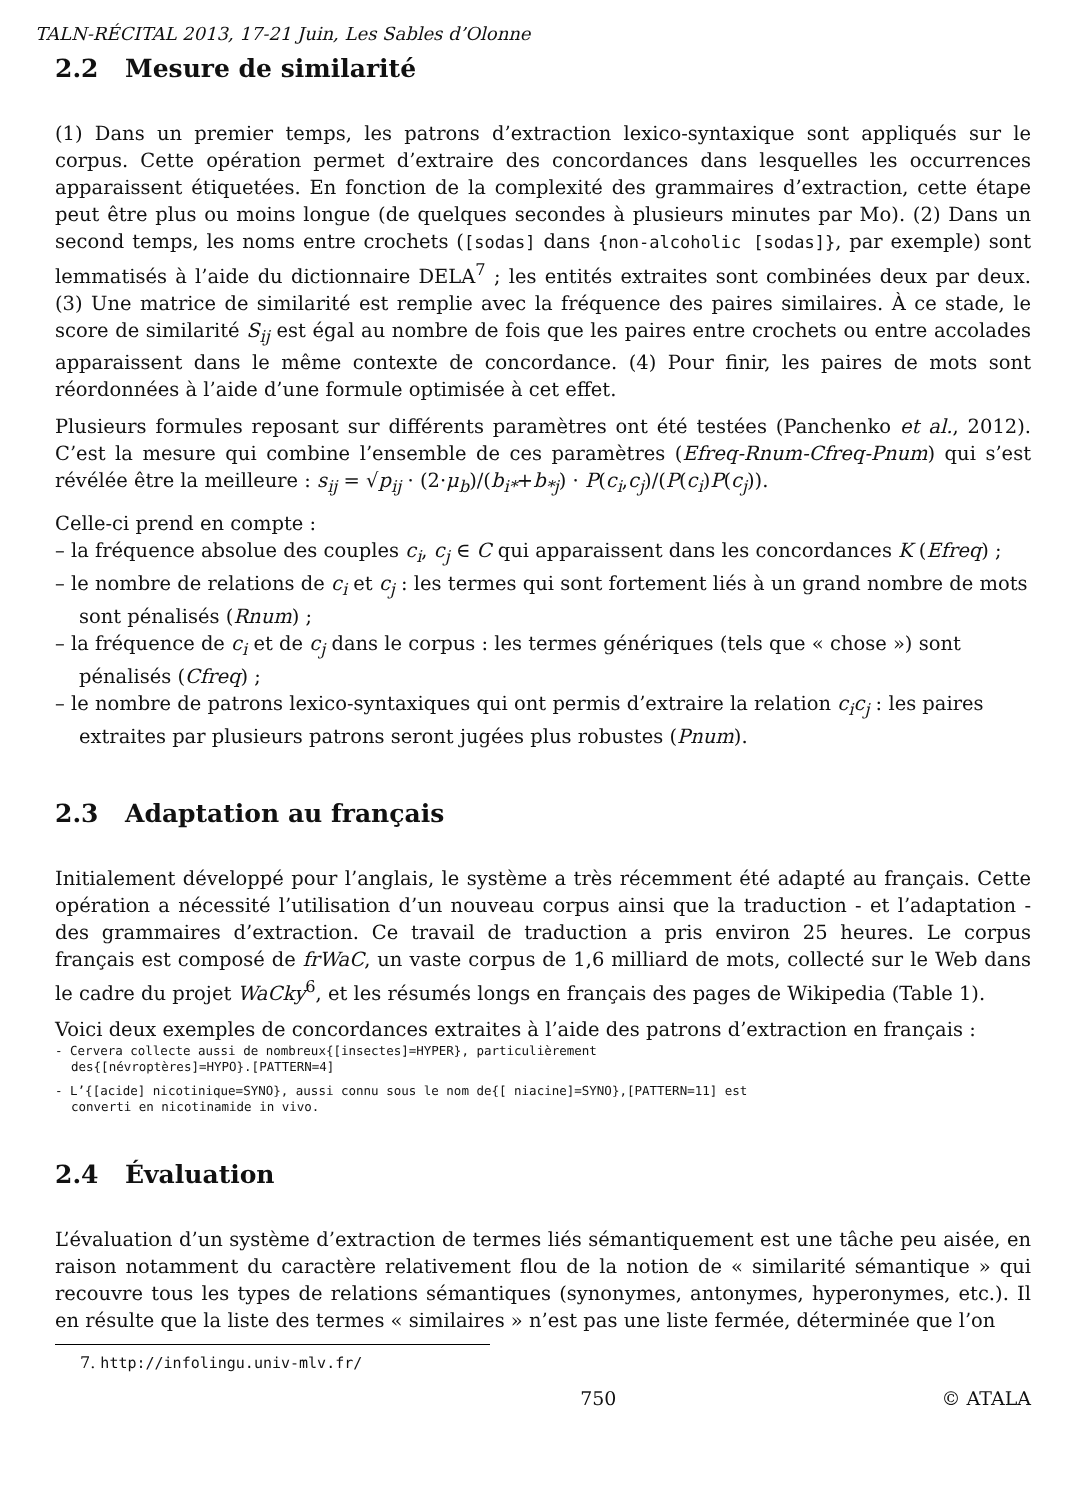TALN-RÉCITAL 2013, 17-21 Juin, Les Sables d’Olonne
2.2 Mesure de similarité
(1) Dans un premier temps, les patrons d’extraction lexico-syntaxique sont appliqués sur le corpus. Cette opération permet d’extraire des concordances dans lesquelles les occurrences apparaissent étiquetées. En fonction de la complexité des grammaires d’extraction, cette étape peut être plus ou moins longue (de quelques secondes à plusieurs minutes par Mo). (2) Dans un second temps, les noms entre crochets ([sodas] dans {non-alcoholic [sodas]}, par exemple) sont lemmatisés à l’aide du dictionnaire DELA<sup>7</sup> ; les entités extraites sont combinées deux par deux. (3) Une matrice de similarité est remplie avec la fréquence des paires similaires. À ce stade, le score de similarité S<sub>ij</sub> est égal au nombre de fois que les paires entre crochets ou entre accolades apparaissent dans le même contexte de concordance. (4) Pour finir, les paires de mots sont réordonnées à l’aide d’une formule optimisée à cet effet.
Plusieurs formules reposant sur différents paramètres ont été testées (Panchenko et al., 2012). C’est la mesure qui combine l’ensemble de ces paramètres (Efreq-Rnum-Cfreq-Pnum) qui s’est révélée être la meilleure : s<sub>ij</sub> = √p<sub>ij</sub> · (2·μ<sub>b</sub>)/(b<sub>i*</sub>+b<sub>*j</sub>) · P(c<sub>i</sub>,c<sub>j</sub>)/(P(c<sub>i</sub>)P(c<sub>j</sub>)).
Celle-ci prend en compte :
– la fréquence absolue des couples c<sub>i</sub>, c<sub>j</sub> ∈ C qui apparaissent dans les concordances K (Efreq) ;
– le nombre de relations de c<sub>i</sub> et c<sub>j</sub> : les termes qui sont fortement liés à un grand nombre de mots sont pénalisés (Rnum) ;
– la fréquence de c<sub>i</sub> et de c<sub>j</sub> dans le corpus : les termes génériques (tels que « chose ») sont pénalisés (Cfreq) ;
– le nombre de patrons lexico-syntaxiques qui ont permis d’extraire la relation c<sub>i</sub>c<sub>j</sub> : les paires extraites par plusieurs patrons seront jugées plus robustes (Pnum).
2.3 Adaptation au français
Initialement développé pour l’anglais, le système a très récemment été adapté au français. Cette opération a nécessité l’utilisation d’un nouveau corpus ainsi que la traduction - et l’adaptation - des grammaires d’extraction. Ce travail de traduction a pris environ 25 heures. Le corpus français est composé de frWaC, un vaste corpus de 1,6 milliard de mots, collecté sur le Web dans le cadre du projet WaCky<sup>6</sup>, et les résumés longs en français des pages de Wikipedia (Table 1).
Voici deux exemples de concordances extraites à l’aide des patrons d’extraction en français :
- Cervera collecte aussi de nombreux{[insectes]=HYPER}, particulièrement
des{[névroptères]=HYPO}.[PATTERN=4]
- L’{[acide] nicotinique=SYNO}, aussi connu sous le nom de{[ niacine]=SYNO},[PATTERN=11] est
converti en nicotinamide in vivo.
2.4 Évaluation
L’évaluation d’un système d’extraction de termes liés sémantiquement est une tâche peu aisée, en raison notamment du caractère relativement flou de la notion de « similarité sémantique » qui recouvre tous les types de relations sémantiques (synonymes, antonymes, hyperonymes, etc.). Il en résulte que la liste des termes « similaires » n’est pas une liste fermée, déterminée que l’on
7. http://infolingu.univ-mlv.fr/
750 © ATALA